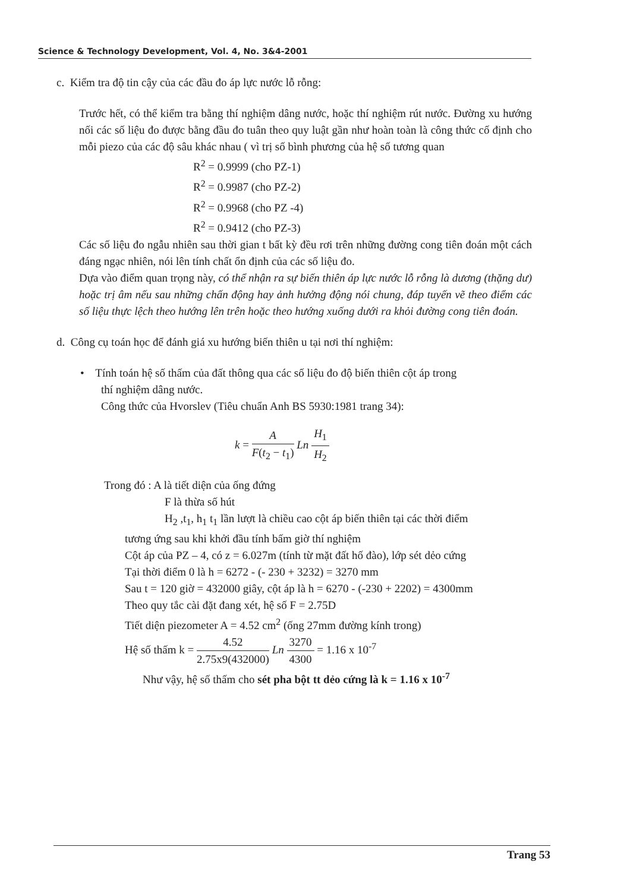Science & Technology Development, Vol. 4, No. 3&4-2001
c. Kiểm tra độ tin cậy của các đầu đo áp lực nước lỗ rỗng:
Trước hết, có thể kiểm tra bằng thí nghiệm dâng nước, hoặc thí nghiệm rút nước. Đường xu hướng nối các số liệu đo được bằng đầu đo tuân theo quy luật gần như hoàn toàn là công thức cố định cho mỗi piezo của các độ sâu khác nhau ( vì trị số bình phương của hệ số tương quan
R<sup>2</sup> = 0.9999 (cho PZ-1)
R<sup>2</sup> = 0.9987 (cho PZ-2)
R<sup>2</sup> = 0.9968 (cho PZ -4)
R<sup>2</sup> = 0.9412 (cho PZ-3)
Các số liệu đo ngẫu nhiên sau thời gian t bất kỳ đều rơi trên những đường cong tiên đoán một cách đáng ngạc nhiên, nói lên tính chất ổn định của các số liệu đo.
Dựa vào điểm quan trọng này, có thể nhận ra sự biến thiên áp lực nước lỗ rỗng là dương (thặng dư) hoặc trị âm nếu sau những chấn động hay ảnh hưởng động nói chung, đáp tuyến vẽ theo điểm các số liệu thực lệch theo hướng lên trên hoặc theo hướng xuống dưới ra khỏi đường cong tiên đoán.
d. Công cụ toán học để đánh giá xu hướng biến thiên u tại nơi thí nghiệm:
• Tính toán hệ số thấm của đất thông qua các số liệu đo độ biến thiên cột áp trong
thí nghiệm dâng nước.
Công thức của Hvorslev (Tiêu chuẩn Anh BS 5930:1981 trang 34):
k = A F(t<sub>2</sub> − t<sub>1</sub>) Ln H<sub>1</sub> H<sub>2</sub>
Trong đó : A là tiết diện của ống đứng
F là thừa số hút
H<sub>2</sub> ,t<sub>1</sub>, h<sub>1</sub> t<sub>1</sub> lần lượt là chiều cao cột áp biến thiên tại các thời điểm
tương ứng sau khi khởi đầu tính bấm giờ thí nghiệm
Cột áp của PZ – 4, có z = 6.027m (tính từ mặt đất hố đào), lớp sét dẻo cứng
Tại thời điểm 0 là h = 6272 - (- 230 + 3232) = 3270 mm
Sau t = 120 giờ = 432000 giây, cột áp là h = 6270 - (-230 + 2202) = 4300mm
Theo quy tắc cài đặt đang xét, hệ số F = 2.75D
Tiết diện piezometer A = 4.52 cm<sup>2</sup> (ống 27mm đường kính trong)
Hệ số thấm k = 4.52 2.75x9(432000) Ln 3270 4300 = 1.16 x 10<sup>-7</sup>
Như vậy, hệ số thấm cho sét pha bột tt dẻo cứng là k = 1.16 x 10<sup>-7</sup>
Trang 53